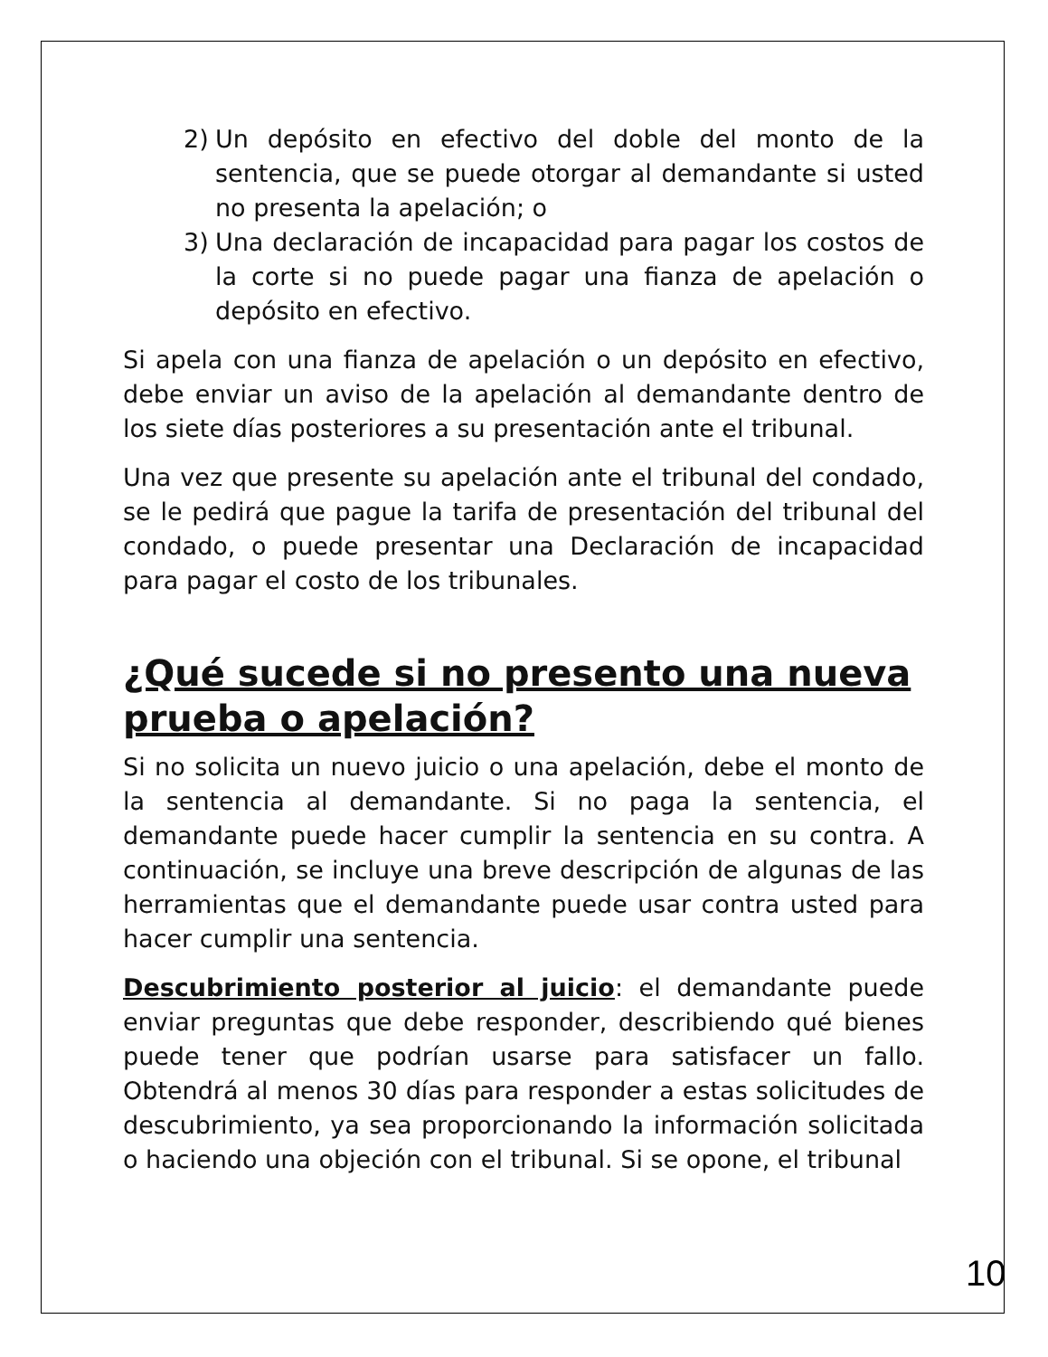2) Un depósito en efectivo del doble del monto de la sentencia, que se puede otorgar al demandante si usted no presenta la apelación; o
3) Una declaración de incapacidad para pagar los costos de la corte si no puede pagar una fianza de apelación o depósito en efectivo.
Si apela con una fianza de apelación o un depósito en efectivo, debe enviar un aviso de la apelación al demandante dentro de los siete días posteriores a su presentación ante el tribunal.
Una vez que presente su apelación ante el tribunal del condado, se le pedirá que pague la tarifa de presentación del tribunal del condado, o puede presentar una Declaración de incapacidad para pagar el costo de los tribunales.
¿Qué sucede si no presento una nueva prueba o apelación?
Si no solicita un nuevo juicio o una apelación, debe el monto de la sentencia al demandante. Si no paga la sentencia, el demandante puede hacer cumplir la sentencia en su contra. A continuación, se incluye una breve descripción de algunas de las herramientas que el demandante puede usar contra usted para hacer cumplir una sentencia.
Descubrimiento posterior al juicio: el demandante puede enviar preguntas que debe responder, describiendo qué bienes puede tener que podrían usarse para satisfacer un fallo. Obtendrá al menos 30 días para responder a estas solicitudes de descubrimiento, ya sea proporcionando la información solicitada o haciendo una objeción con el tribunal. Si se opone, el tribunal
10